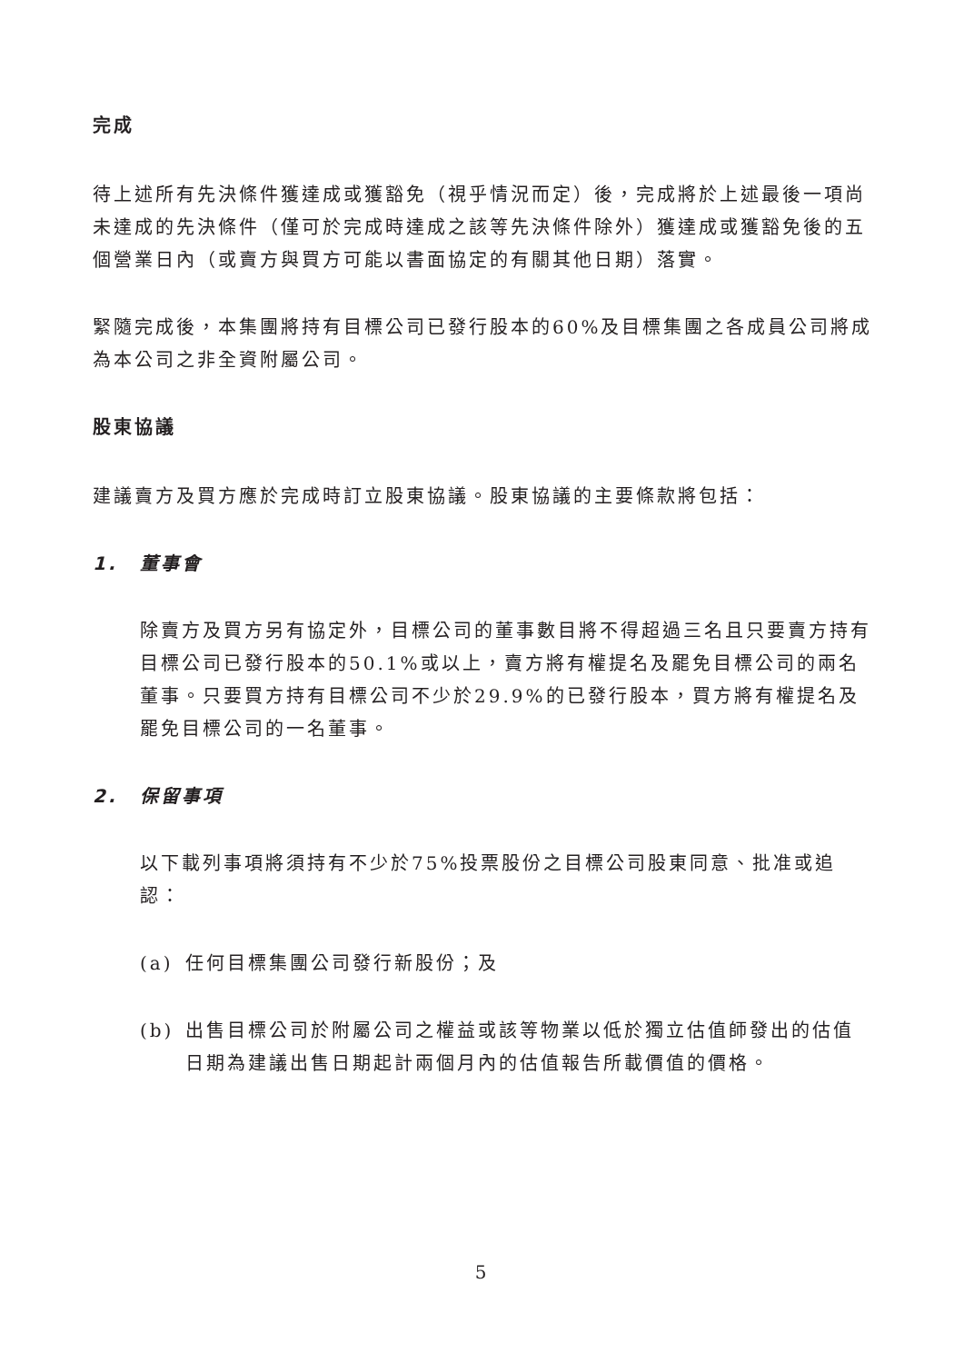完成
待上述所有先決條件獲達成或獲豁免（視乎情況而定）後，完成將於上述最後一項尚未達成的先決條件（僅可於完成時達成之該等先決條件除外）獲達成或獲豁免後的五個營業日內（或賣方與買方可能以書面協定的有關其他日期）落實。
緊隨完成後，本集團將持有目標公司已發行股本的60%及目標集團之各成員公司將成為本公司之非全資附屬公司。
股東協議
建議賣方及買方應於完成時訂立股東協議。股東協議的主要條款將包括：
1. 董事會
除賣方及買方另有協定外，目標公司的董事數目將不得超過三名且只要賣方持有目標公司已發行股本的50.1%或以上，賣方將有權提名及罷免目標公司的兩名董事。只要買方持有目標公司不少於29.9%的已發行股本，買方將有權提名及罷免目標公司的一名董事。
2. 保留事項
以下載列事項將須持有不少於75%投票股份之目標公司股東同意、批准或追認：
(a) 任何目標集團公司發行新股份；及
(b) 出售目標公司於附屬公司之權益或該等物業以低於獨立估值師發出的估值日期為建議出售日期起計兩個月內的估值報告所載價值的價格。
5